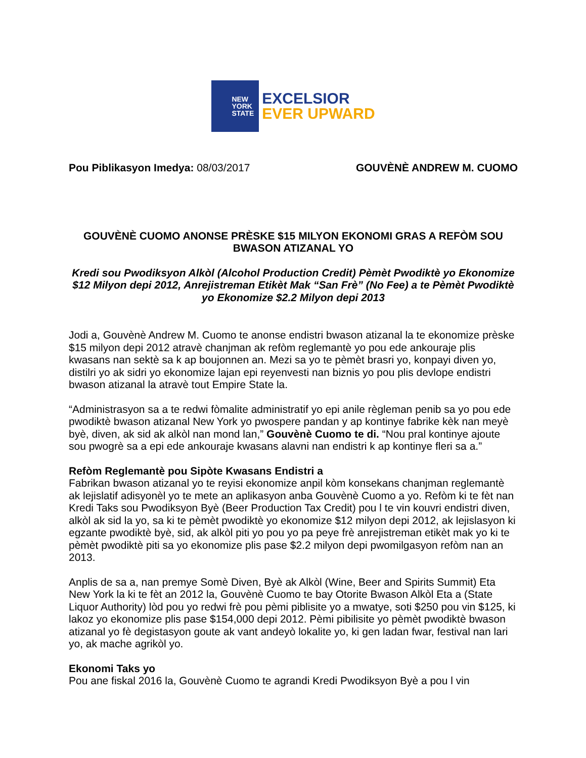NEW
YORK
STATE
EXCELSIOR
EVER UPWARD
Pou Piblikasyon Imedya: 08/03/2017
GOUVÈNÈ ANDREW M. CUOMO
GOUVÈNÈ CUOMO ANONSE PRÈSKE $15 MILYON EKONOMI GRAS A REFÒM SOU BWASON ATIZANAL YO
Kredi sou Pwodiksyon Alkòl (Alcohol Production Credit) Pèmèt Pwodiktè yo Ekonomize $12 Milyon depi 2012, Anrejistreman Etikèt Mak “San Frè” (No Fee) a te Pèmèt Pwodiktè yo Ekonomize $2.2 Milyon depi 2013
Jodi a, Gouvènè Andrew M. Cuomo te anonse endistri bwason atizanal la te ekonomize prèske $15 milyon depi 2012 atravè chanjman ak refòm reglemantè yo pou ede ankouraje plis kwasans nan sektè sa k ap boujonnen an. Mezi sa yo te pèmèt brasri yo, konpayi diven yo, distilri yo ak sidri yo ekonomize lajan epi reyenvesti nan biznis yo pou plis devlope endistri bwason atizanal la atravè tout Empire State la.
“Administrasyon sa a te redwi fòmalite administratif yo epi anile règleman penib sa yo pou ede pwodiktè bwason atizanal New York yo pwospere pandan y ap kontinye fabrike kèk nan meyè byè, diven, ak sid ak alkòl nan mond lan,” Gouvènè Cuomo te di. “Nou pral kontinye ajoute sou pwogrè sa a epi ede ankouraje kwasans alavni nan endistri k ap kontinye fleri sa a.”
Refòm Reglemantè pou Sipòte Kwasans Endistri a
Fabrikan bwason atizanal yo te reyisi ekonomize anpil kòm konsekans chanjman reglemantè ak lejislatif adisyonèl yo te mete an aplikasyon anba Gouvènè Cuomo a yo. Refòm ki te fèt nan Kredi Taks sou Pwodiksyon Byè (Beer Production Tax Credit) pou l te vin kouvri endistri diven, alkòl ak sid la yo, sa ki te pèmèt pwodiktè yo ekonomize $12 milyon depi 2012, ak lejislasyon ki egzante pwodiktè byè, sid, ak alkòl piti yo pou yo pa peye frè anrejistreman etikèt mak yo ki te pèmèt pwodiktè piti sa yo ekonomize plis pase $2.2 milyon depi pwomilgasyon refòm nan an 2013.
Anplis de sa a, nan premye Somè Diven, Byè ak Alkòl (Wine, Beer and Spirits Summit) Eta New York la ki te fèt an 2012 la, Gouvènè Cuomo te bay Otorite Bwason Alkòl Eta a (State Liquor Authority) lòd pou yo redwi frè pou pèmi piblisite yo a mwatye, soti $250 pou vin $125, ki lakoz yo ekonomize plis pase $154,000 depi 2012. Pèmi pibilisite yo pèmèt pwodiktè bwason atizanal yo fè degistasyon goute ak vant andeyò lokalite yo, ki gen ladan fwar, festival nan lari yo, ak mache agrikòl yo.
Ekonomi Taks yo
Pou ane fiskal 2016 la, Gouvènè Cuomo te agrandi Kredi Pwodiksyon Byè a pou l vin